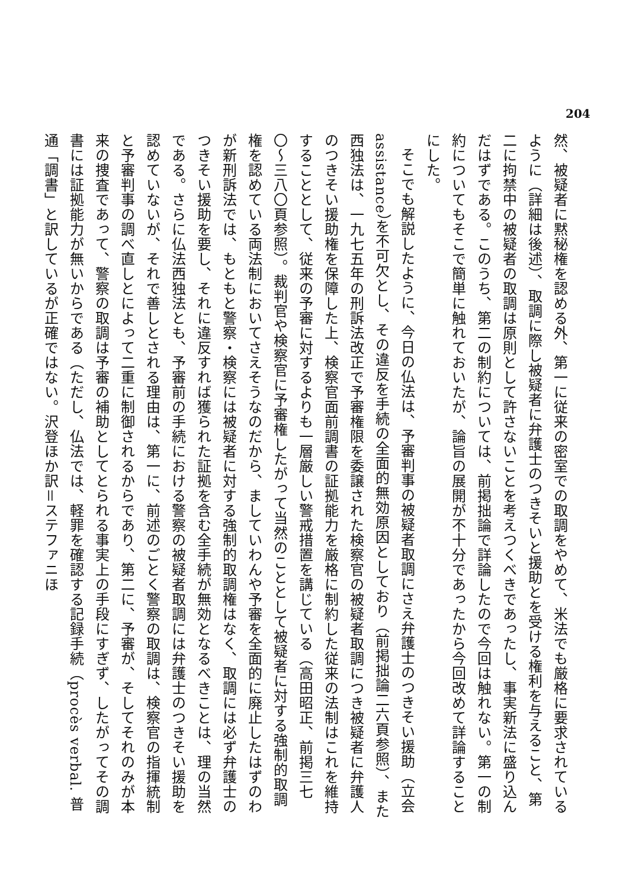204
然、被疑者に黙秘権を認める外、第一に従来の密室での取調をやめて、米法でも厳格に要求されているように（詳細は後述）、取調に際し被疑者に弁護士のつきそいと援助とを受ける権利を与えること、第二に拘禁中の被疑者の取調は原則として許さないことを考えつくべきであったし、事実新法に盛り込んだはずである。このうち、第二の制約については、前掲拙論で詳論したので今回は触れない。第一の制約についてもそこで簡単に触れておいたが、論旨の展開が不十分であったから今回改めて詳論することにした。
そこでも解説したように、今日の仏法は、予審判事の被疑者取調にさえ弁護士のつきそい援助（立会 assistance）を不可欠とし、その違反を手続の全面的無効原因としており（前掲拙論二六頁参照）、また西独法は、一九七五年の刑訴法改正で予審権限を委譲された検察官の被疑者取調につき被疑者に弁護人のつきそい援助権を保障した上、検察官面前調書の証拠能力を厳格に制約した従来の法制はこれを維持することとして、従来の予審に対するよりも一層厳しい警戒措置を講じている（高田昭正、前掲三七〇〜三八〇頁参照）。裁判官や検察官に予審権したがって当然のこととして被疑者に対する強制的取調権を認めている両法制においてさえそうなのだから、ましていわんや予審を全面的に廃止したはずのわが新刑訴法では、もともと警察・検察には被疑者に対する強制的取調権はなく、取調には必ず弁護士のつきそい援助を要し、それに違反すれば獲られた証拠を含む全手続が無効となるべきことは、理の当然である。さらに仏法西独法とも、予審前の手続における警察の被疑者取調には弁護士のつきそい援助を認めていないが、それで善しとされる理由は、第一に、前述のごとく警察の取調は、検察官の指揮統制と予審判事の調べ直しとによって二重に制御されるからであり、第二に、予審が、そしてそれのみが本来の捜査であって、警察の取調は予審の補助としてとられる事実上の手段にすぎず、したがってその調書には証拠能力が無いからである（ただし、仏法では、軽罪を確認する記録手続（procès verbal. 普通「調書」と訳しているが正確ではない。沢登ほか訳＝ステファニほ